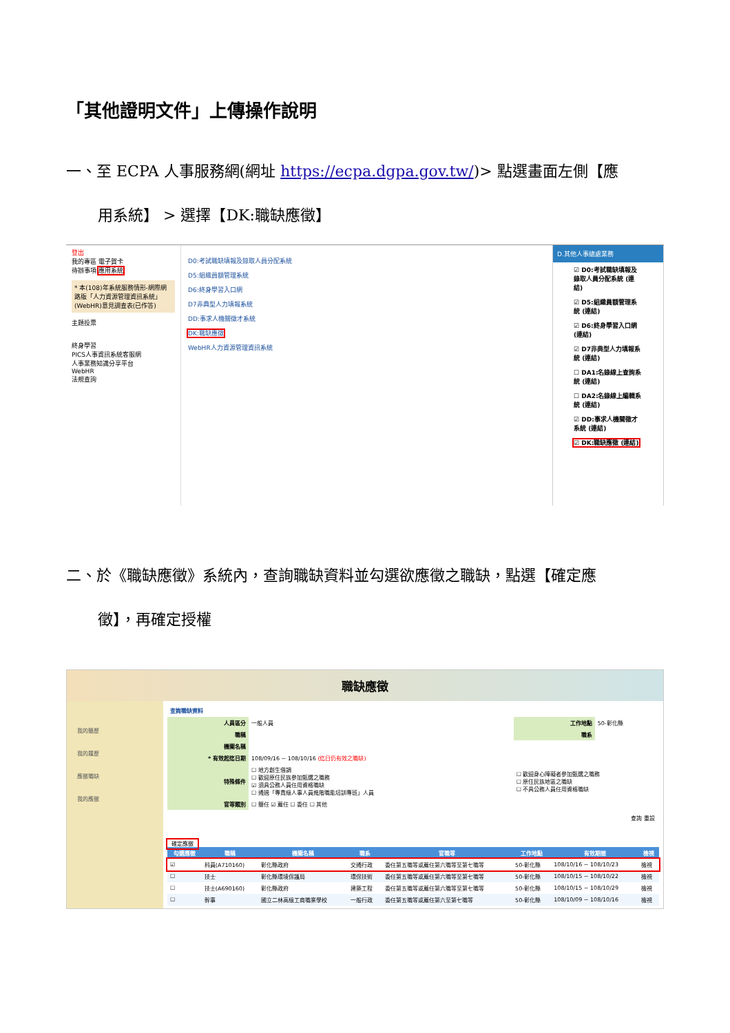「其他證明文件」上傳操作說明
一、至 ECPA 人事服務網(網址 https://ecpa.dgpa.gov.tw/)> 點選畫面左側【應
用系統】 > 選擇【DK:職缺應徵】
登出
我的專區 電子賀卡
待辦事項 應用系統
* 本(108)年系統服務情形-網際網路版「人力資源管理資訊系統」(WebHR)意見調查表(已作答)
主題投票
終身學習
PICS人事資訊系統客服網
人事業務知識分享平台
WebHR
法規查詢
D0:考試職缺填報及錄取人員分配系統
D5:組織員額管理系統
D6:終身學習入口網
D7非典型人力填報系統
DD:事求人機關徵才系統
DK:職缺應徵
WebHR人力資源管理資訊系統
D.其他人事總處業務
☑ D0:考試職缺填報及錄取人員分配系統 (連結)
☑ D5:組織員額管理系統 (連結)
☑ D6:終身學習入口網 (連結)
☑ D7非典型人力填報系統 (連結)
☐ DA1:名錄線上查詢系統 (連結)
☐ DA2:名錄線上編輯系統 (連結)
☑ DD:事求人機關徵才系統 (連結)
☑ DK:職缺應徵 (連結)
二、於《職缺應徵》系統內，查詢職缺資料並勾選欲應徵之職缺，點選【確定應
徵】，再確定授權
職缺應徵
我的簡歷
我的履歷
應徵職缺
我的應徵
查詢職缺資料
| 人員區分 | 一般人員 | 工作地點 | 50-彰化縣 |
| 職稱 | | 職系 | |
| 機關名稱 | | | |
| * 有效起迄日期 | 108/09/16 ~ 108/10/16 (迄日仍有效之職缺) | | |
| 特殊條件 | ☐ 地方創生借調 ☐ 歡迎原住民族參加甄選之職務 ☑ 須具公務人員任用資格職缺 ☐ 通過「專責級人事人員進階職能培訓專班」人員 | ☐ 歡迎身心障礙者參加甄選之職務 ☐ 原住民族地區之職缺 ☐ 不具公務人員任用資格職缺 | |
| 官等類別 | ☐ 簡任 ☑ 薦任 ☐ 委任 ☐ 其他 | | |
查詢 重設
確定應徵
| 勾選應徵 | 職稱 | 機關名稱 | 職系 | 官職等 | 工作地點 | 有效期間 | 檢視 |
| --- | --- | --- | --- | --- | --- | --- | --- |
| ☑ | 科員(A710160) | 彰化縣政府 | 交通行政 | 委任第五職等或薦任第六職等至第七職等 | 50-彰化縣 | 108/10/16 ~ 108/10/23 | 檢視 |
| ☐ | 技士 | 彰化縣環境保護局 | 環保技術 | 委任第五職等或薦任第六職等至第七職等 | 50-彰化縣 | 108/10/15 ~ 108/10/22 | 檢視 |
| ☐ | 技士(A690160) | 彰化縣政府 | 建築工程 | 委任第五職等或薦任第六職等至第七職等 | 50-彰化縣 | 108/10/15 ~ 108/10/29 | 檢視 |
| ☐ | 幹事 | 國立二林高級工商職業學校 | 一般行政 | 委任第五職等或薦任第六至第七職等 | 50-彰化縣 | 108/10/09 ~ 108/10/16 | 檢視 |